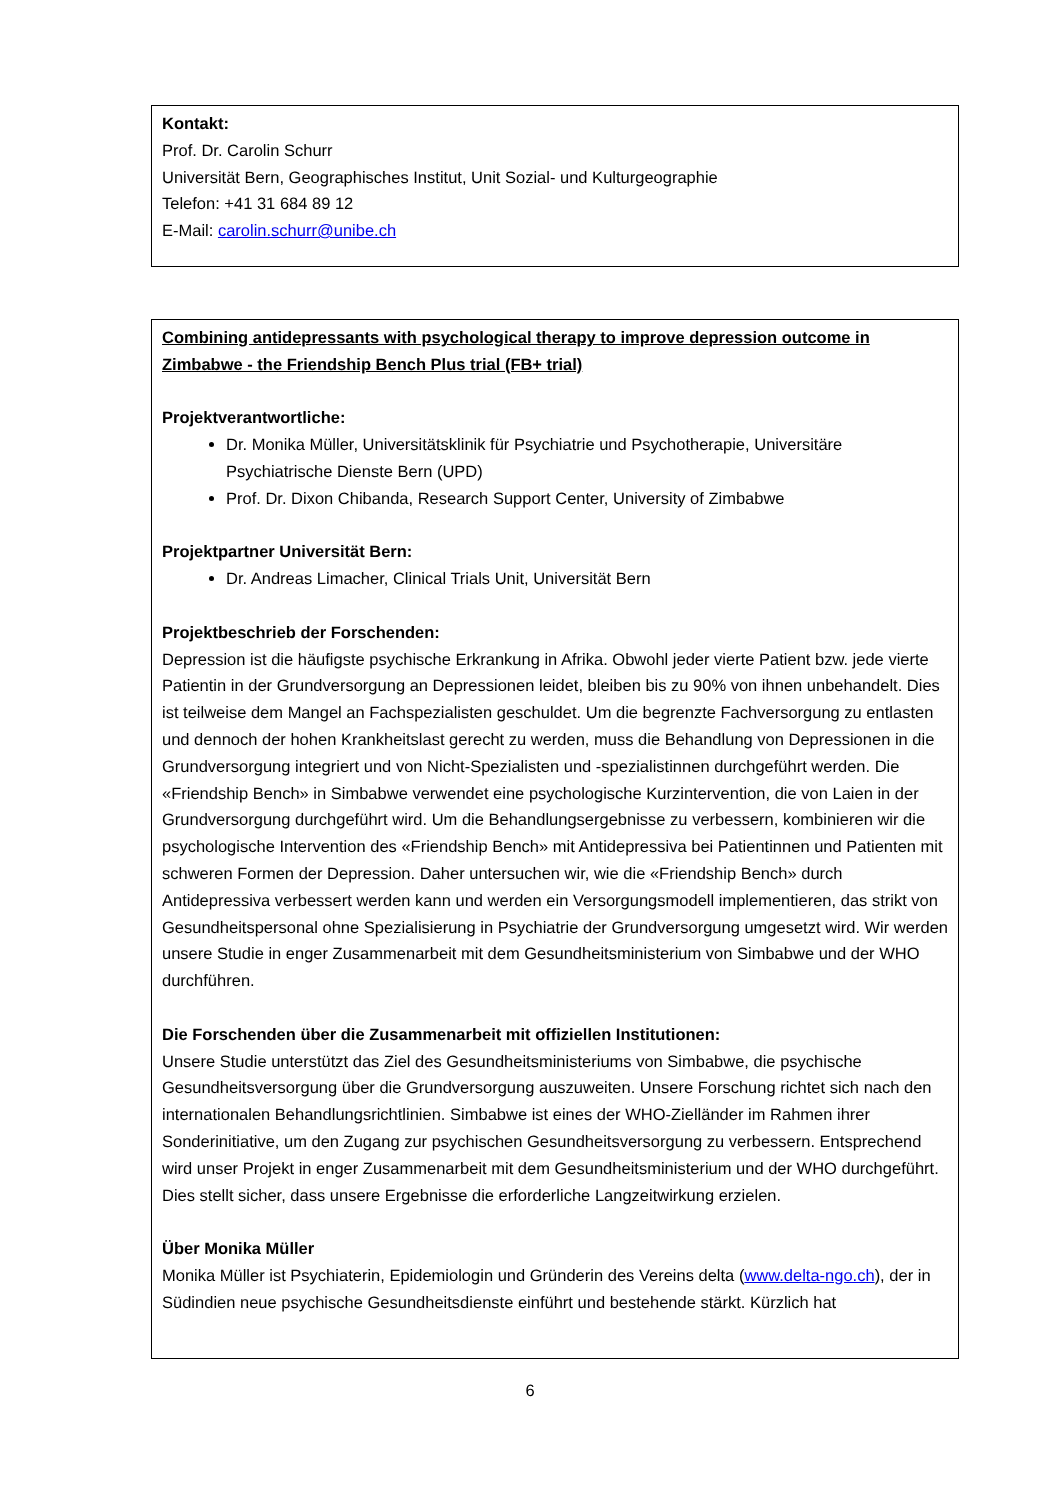Kontakt:
Prof. Dr. Carolin Schurr
Universität Bern, Geographisches Institut, Unit Sozial- und Kulturgeographie
Telefon: +41 31 684 89 12
E-Mail: carolin.schurr@unibe.ch
Combining antidepressants with psychological therapy to improve depression outcome in Zimbabwe - the Friendship Bench Plus trial (FB+ trial)
Projektverantwortliche:
Dr. Monika Müller, Universitätsklinik für Psychiatrie und Psychotherapie, Universitäre Psychiatrische Dienste Bern (UPD)
Prof. Dr. Dixon Chibanda, Research Support Center, University of Zimbabwe
Projektpartner Universität Bern:
Dr. Andreas Limacher, Clinical Trials Unit, Universität Bern
Projektbeschrieb der Forschenden:
Depression ist die häufigste psychische Erkrankung in Afrika. Obwohl jeder vierte Patient bzw. jede vierte Patientin in der Grundversorgung an Depressionen leidet, bleiben bis zu 90% von ihnen unbehandelt. Dies ist teilweise dem Mangel an Fachspezialisten geschuldet. Um die begrenzte Fachversorgung zu entlasten und dennoch der hohen Krankheitslast gerecht zu werden, muss die Behandlung von Depressionen in die Grundversorgung integriert und von Nicht-Spezialisten und -spezialistinnen durchgeführt werden. Die «Friendship Bench» in Simbabwe verwendet eine psychologische Kurzintervention, die von Laien in der Grundversorgung durchgeführt wird. Um die Behandlungsergebnisse zu verbessern, kombinieren wir die psychologische Intervention des «Friendship Bench» mit Antidepressiva bei Patientinnen und Patienten mit schweren Formen der Depression. Daher untersuchen wir, wie die «Friendship Bench» durch Antidepressiva verbessert werden kann und werden ein Versorgungsmodell implementieren, das strikt von Gesundheitspersonal ohne Spezialisierung in Psychiatrie der Grundversorgung umgesetzt wird. Wir werden unsere Studie in enger Zusammenarbeit mit dem Gesundheitsministerium von Simbabwe und der WHO durchführen.
Die Forschenden über die Zusammenarbeit mit offiziellen Institutionen:
Unsere Studie unterstützt das Ziel des Gesundheitsministeriums von Simbabwe, die psychische Gesundheitsversorgung über die Grundversorgung auszuweiten. Unsere Forschung richtet sich nach den internationalen Behandlungsrichtlinien. Simbabwe ist eines der WHO-Zielländer im Rahmen ihrer Sonderinitiative, um den Zugang zur psychischen Gesundheitsversorgung zu verbessern. Entsprechend wird unser Projekt in enger Zusammenarbeit mit dem Gesundheitsministerium und der WHO durchgeführt. Dies stellt sicher, dass unsere Ergebnisse die erforderliche Langzeitwirkung erzielen.
Über Monika Müller
Monika Müller ist Psychiaterin, Epidemiologin und Gründerin des Vereins delta (www.delta-ngo.ch), der in Südindien neue psychische Gesundheitsdienste einführt und bestehende stärkt. Kürzlich hat
6